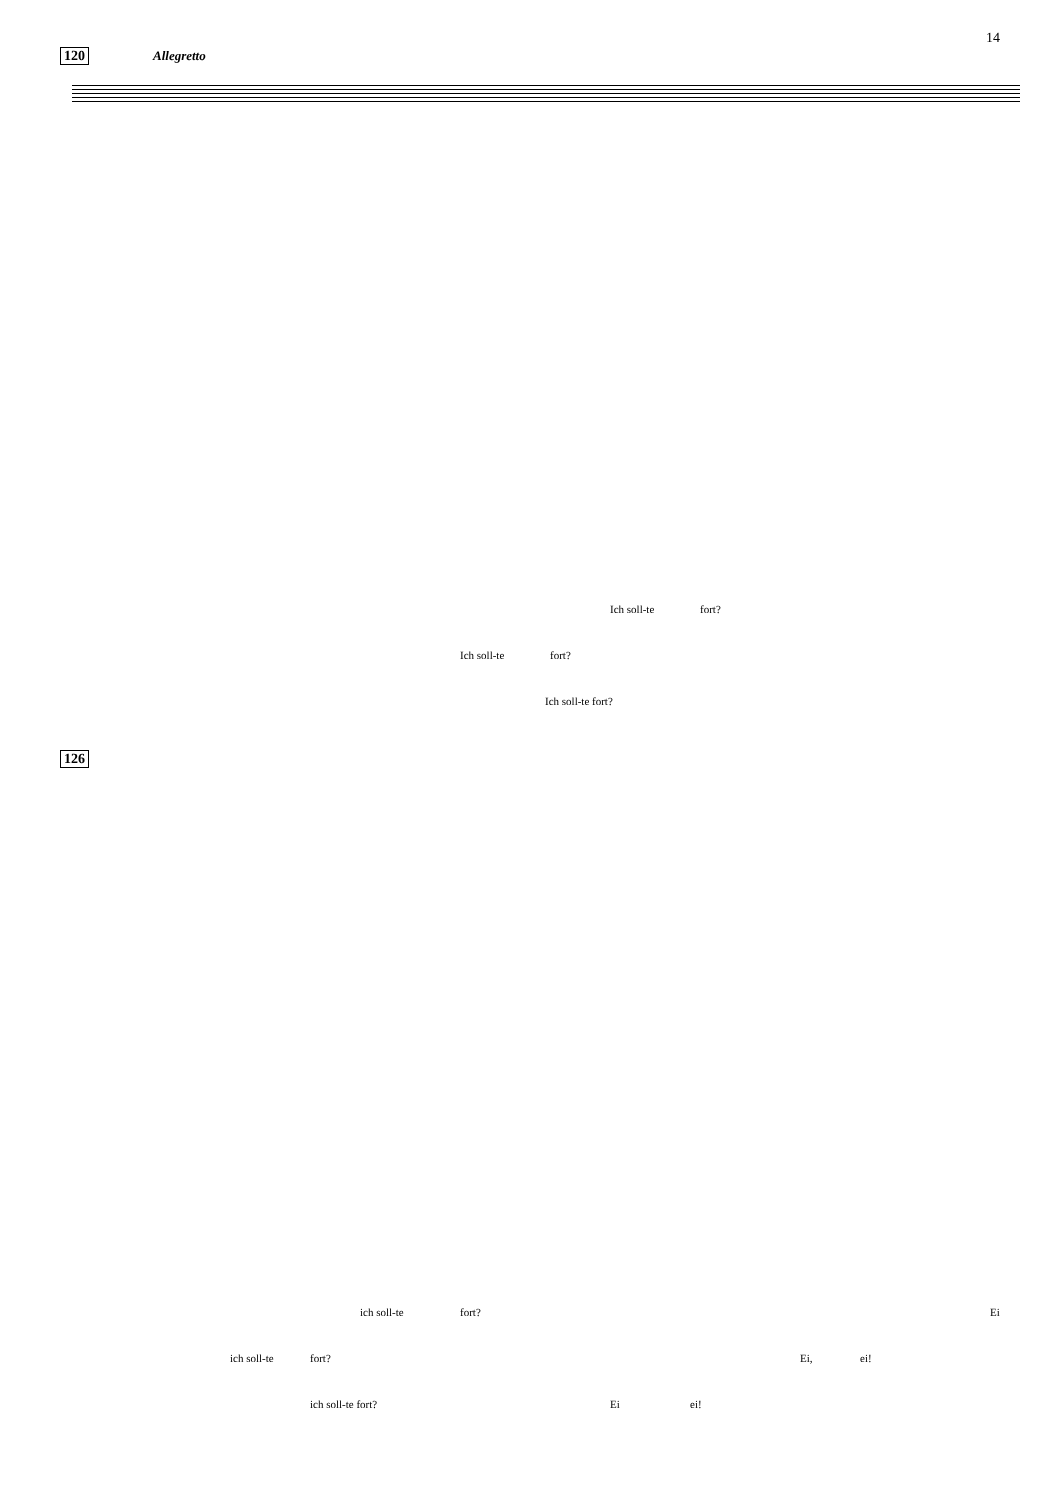14
120 Allegretto
Ich soll-te fort?
Ich soll-te fort?
Ich soll-te fort?
126
ich soll-te fort? Ei
ich soll-te fort? Ei, ei!
ich soll-te fort? Ei ei!